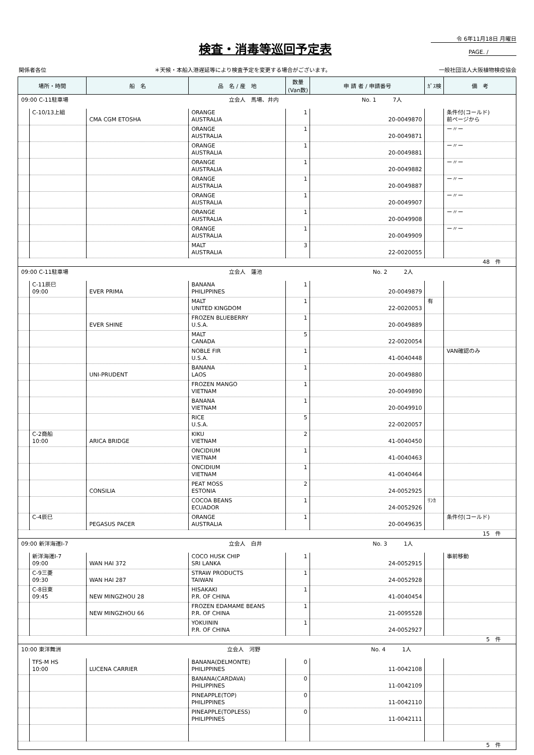検査・消毒等巡回予定表
令 6年11月18日 月曜日
PAGE. /
関係者各位 ＊天候・本船入港遅延等により検査予定を変更する場合がございます。 一般社団法人大阪植物検疫協会
| 場所・時間 | | 船 名 | 品 名 / 産 地 | 数量 (Van数) | 申 請 者 / 申請番号 | ｶﾞｽ検 | 備 考 |
| --- | --- | --- | --- | --- | --- | --- | --- |
| 09:00 C-11駐車場 立会人 馬場、井内 No. 1 7人 | | | | | | | |
| | C-10/13上組 | CMA CGM ETOSHA | ORANGE AUSTRALIA | 1 | 20-0049870 | | 条件付(コールド) 前ページから |
| | | | ORANGE AUSTRALIA | 1 | 20-0049871 | | ー〃ー |
| | | | ORANGE AUSTRALIA | 1 | 20-0049881 | | ー〃ー |
| | | | ORANGE AUSTRALIA | 1 | 20-0049882 | | ー〃ー |
| | | | ORANGE AUSTRALIA | 1 | 20-0049887 | | ー〃ー |
| | | | ORANGE AUSTRALIA | 1 | 20-0049907 | | ー〃ー |
| | | | ORANGE AUSTRALIA | 1 | 20-0049908 | | ー〃ー |
| | | | ORANGE AUSTRALIA | 1 | 20-0049909 | | ー〃ー |
| | | | MALT AUSTRALIA | 3 | 22-0020055 | | |
| 48 件 | | | | | | | |
| 09:00 C-11駐車場 立会人 蓮池 No. 2 2人 | | | | | | | |
| | C-11辰巳 09:00 | EVER PRIMA | BANANA PHILIPPINES | 1 | 20-0049879 | | |
| | | | MALT UNITED KINGDOM | 1 | 22-0020053 | 有 | |
| | | EVER SHINE | FROZEN BLUEBERRY U.S.A. | 1 | 20-0049889 | | |
| | | | MALT CANADA | 5 | 22-0020054 | | |
| | | | NOBLE FIR U.S.A. | 1 | 41-0040448 | | VAN確認のみ |
| | | UNI-PRUDENT | BANANA LAOS | 1 | 20-0049880 | | |
| | | | FROZEN MANGO VIETNAM | 1 | 20-0049890 | | |
| | | | BANANA VIETNAM | 1 | 20-0049910 | | |
| | | | RICE U.S.A. | 5 | 22-0020057 | | |
| | C-2商船 10:00 | ARICA BRIDGE | KIKU VIETNAM | 2 | 41-0040450 | | |
| | | | ONCIDIUM VIETNAM | 1 | 41-0040463 | | |
| | | | ONCIDIUM VIETNAM | 1 | 41-0040464 | | |
| | | CONSILIA | PEAT MOSS ESTONIA | 2 | 24-0052925 | | |
| | | | COCOA BEANS ECUADOR | 1 | 24-0052926 | ﾘﾝｶ | |
| | C-4辰巳 | PEGASUS PACER | ORANGE AUSTRALIA | 1 | 20-0049635 | | 条件付(コールド) |
| 15 件 | | | | | | | |
| 09:00 新洋海運I-7 立会人 白井 No. 3 1人 | | | | | | | |
| | 新洋海運I-7 09:00 | WAN HAI 372 | COCO HUSK CHIP SRI LANKA | 1 | 24-0052915 | | 事前移動 |
| | C-9三菱 09:30 | WAN HAI 287 | STRAW PRODUCTS TAIWAN | 1 | 24-0052928 | | |
| | C-8日東 09:45 | NEW MINGZHOU 28 | HISAKAKI P.R. OF CHINA | 1 | 41-0040454 | | |
| | | NEW MINGZHOU 66 | FROZEN EDAMAME BEANS P.R. OF CHINA | 1 | 21-0095528 | | |
| | | | YOKUININ P.R. OF CHINA | 1 | 24-0052927 | | |
| 5 件 | | | | | | | |
| 10:00 東洋舞洲 立会人 河野 No. 4 1人 | | | | | | | |
| | TFS-M HS 10:00 | LUCENA CARRIER | BANANA(DELMONTE) PHILIPPINES | 0 | 11-0042108 | | |
| | | | BANANA(CARDAVA) PHILIPPINES | 0 | 11-0042109 | | |
| | | | PINEAPPLE(TOP) PHILIPPINES | 0 | 11-0042110 | | |
| | | | PINEAPPLE(TOPLESS) PHILIPPINES | 0 | 11-0042111 | | |
| 5 件 | | | | | | | |